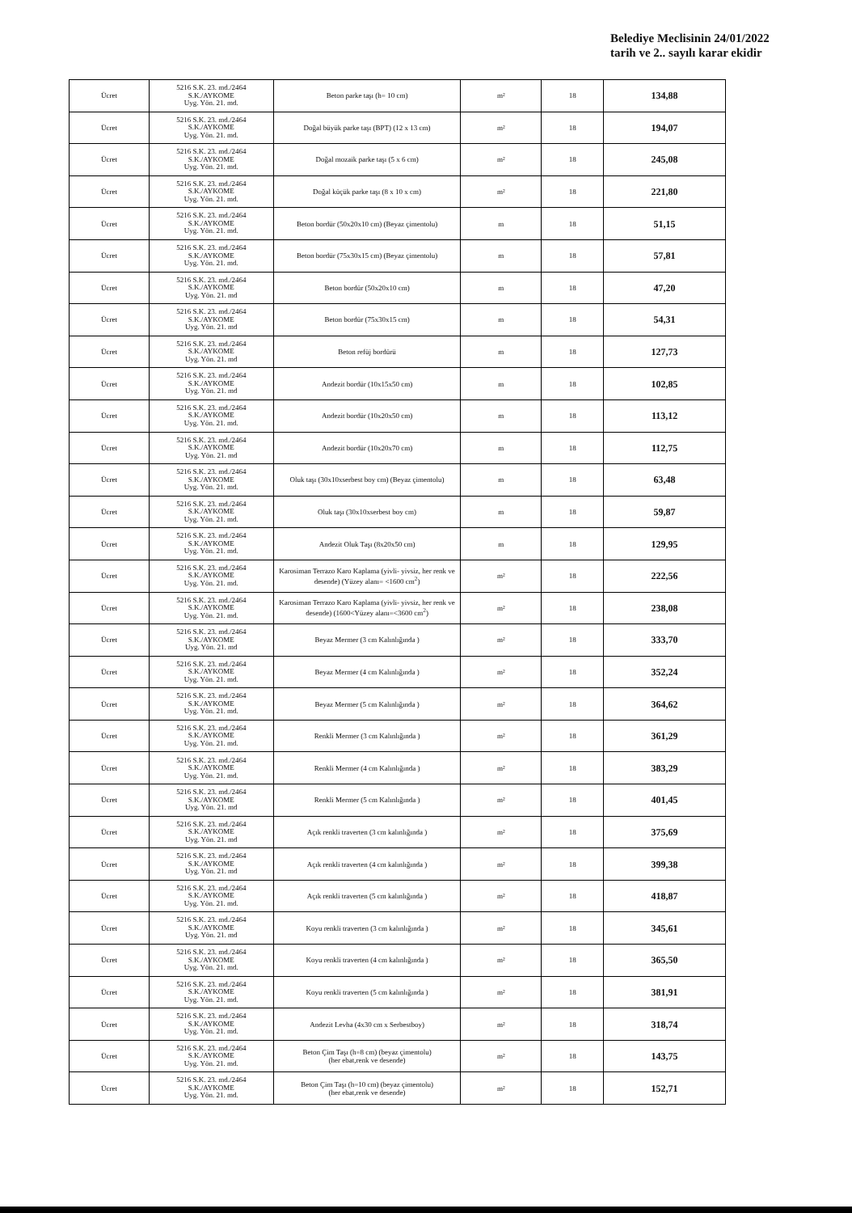Belediye Meclisinin 24/01/2022
tarih ve 2.. sayılı karar ekidir
| Ücret | 5216 S.K. 23. md./2464 S.K./AYKOME Uyg. Yön. 21. md. | Beton parke taşı (h= 10 cm) | m² | 18 | 134,88 |
| Ücret | 5216 S.K. 23. md./2464 S.K./AYKOME Uyg. Yön. 21. md. | Doğal büyük parke taşı (BPT) (12 x 13 cm) | m² | 18 | 194,07 |
| Ücret | 5216 S.K. 23. md./2464 S.K./AYKOME Uyg. Yön. 21. md. | Doğal mozaik parke taşı (5 x 6 cm) | m² | 18 | 245,08 |
| Ücret | 5216 S.K. 23. md./2464 S.K./AYKOME Uyg. Yön. 21. md. | Doğal küçük parke taşı (8 x 10 x cm) | m² | 18 | 221,80 |
| Ücret | 5216 S.K. 23. md./2464 S.K./AYKOME Uyg. Yön. 21. md. | Beton bordür (50x20x10 cm) (Beyaz çimentolu) | m | 18 | 51,15 |
| Ücret | 5216 S.K. 23. md./2464 S.K./AYKOME Uyg. Yön. 21. md. | Beton bordür (75x30x15 cm) (Beyaz çimentolu) | m | 18 | 57,81 |
| Ücret | 5216 S.K. 23. md./2464 S.K./AYKOME Uyg. Yön. 21. md | Beton bordür (50x20x10 cm) | m | 18 | 47,20 |
| Ücret | 5216 S.K. 23. md./2464 S.K./AYKOME Uyg. Yön. 21. md | Beton bordür (75x30x15 cm) | m | 18 | 54,31 |
| Ücret | 5216 S.K. 23. md./2464 S.K./AYKOME Uyg. Yön. 21. md | Beton refüj bordürü | m | 18 | 127,73 |
| Ücret | 5216 S.K. 23. md./2464 S.K./AYKOME Uyg. Yön. 21. md | Andezit bordür (10x15x50 cm) | m | 18 | 102,85 |
| Ücret | 5216 S.K. 23. md./2464 S.K./AYKOME Uyg. Yön. 21. md. | Andezit bordür (10x20x50 cm) | m | 18 | 113,12 |
| Ücret | 5216 S.K. 23. md./2464 S.K./AYKOME Uyg. Yön. 21. md | Andezit bordür (10x20x70 cm) | m | 18 | 112,75 |
| Ücret | 5216 S.K. 23. md./2464 S.K./AYKOME Uyg. Yön. 21. md. | Oluk taşı (30x10xserbest boy cm) (Beyaz çimentolu) | m | 18 | 63,48 |
| Ücret | 5216 S.K. 23. md./2464 S.K./AYKOME Uyg. Yön. 21. md. | Oluk taşı (30x10xserbest boy cm) | m | 18 | 59,87 |
| Ücret | 5216 S.K. 23. md./2464 S.K./AYKOME Uyg. Yön. 21. md. | Andezit Oluk Taşı (8x20x50 cm) | m | 18 | 129,95 |
| Ücret | 5216 S.K. 23. md./2464 S.K./AYKOME Uyg. Yön. 21. md. | Karosiman Terrazo Karo Kaplama (yivli- yivsiz, her renk ve desende) (Yüzey alanı= <1600 cm<sup>2</sup>) | m² | 18 | 222,56 |
| Ücret | 5216 S.K. 23. md./2464 S.K./AYKOME Uyg. Yön. 21. md. | Karosiman Terrazo Karo Kaplama (yivli- yivsiz, her renk ve desende) (1600<Yüzey alanı=<3600 cm<sup>2</sup>) | m² | 18 | 238,08 |
| Ücret | 5216 S.K. 23. md./2464 S.K./AYKOME Uyg. Yön. 21. md | Beyaz Mermer (3 cm Kalınlığında ) | m² | 18 | 333,70 |
| Ücret | 5216 S.K. 23. md./2464 S.K./AYKOME Uyg. Yön. 21. md. | Beyaz Mermer (4 cm Kalınlığında ) | m² | 18 | 352,24 |
| Ücret | 5216 S.K. 23. md./2464 S.K./AYKOME Uyg. Yön. 21. md. | Beyaz Mermer (5 cm Kalınlığında ) | m² | 18 | 364,62 |
| Ücret | 5216 S.K. 23. md./2464 S.K./AYKOME Uyg. Yön. 21. md. | Renkli Mermer (3 cm Kalınlığında ) | m² | 18 | 361,29 |
| Ücret | 5216 S.K. 23. md./2464 S.K./AYKOME Uyg. Yön. 21. md. | Renkli Mermer (4 cm Kalınlığında ) | m² | 18 | 383,29 |
| Ücret | 5216 S.K. 23. md./2464 S.K./AYKOME Uyg. Yön. 21. md | Renkli Mermer (5 cm Kalınlığında ) | m² | 18 | 401,45 |
| Ücret | 5216 S.K. 23. md./2464 S.K./AYKOME Uyg. Yön. 21. md | Açık renkli traverten (3 cm kalınlığında ) | m² | 18 | 375,69 |
| Ücret | 5216 S.K. 23. md./2464 S.K./AYKOME Uyg. Yön. 21. md | Açık renkli traverten (4 cm kalınlığında ) | m² | 18 | 399,38 |
| Ücret | 5216 S.K. 23. md./2464 S.K./AYKOME Uyg. Yön. 21. md. | Açık renkli traverten (5 cm kalınlığında ) | m² | 18 | 418,87 |
| Ücret | 5216 S.K. 23. md./2464 S.K./AYKOME Uyg. Yön. 21. md | Koyu renkli traverten (3 cm kalınlığında ) | m² | 18 | 345,61 |
| Ücret | 5216 S.K. 23. md./2464 S.K./AYKOME Uyg. Yön. 21. md. | Koyu renkli traverten (4 cm kalınlığında ) | m² | 18 | 365,50 |
| Ücret | 5216 S.K. 23. md./2464 S.K./AYKOME Uyg. Yön. 21. md. | Koyu renkli traverten (5 cm kalınlığında ) | m² | 18 | 381,91 |
| Ücret | 5216 S.K. 23. md./2464 S.K./AYKOME Uyg. Yön. 21. md. | Andezit Levha (4x30 cm x Serbestboy) | m² | 18 | 318,74 |
| Ücret | 5216 S.K. 23. md./2464 S.K./AYKOME Uyg. Yön. 21. md. | Beton Çim Taşı (h=8 cm) (beyaz çimentolu) (her ebat,renk ve desende) | m² | 18 | 143,75 |
| Ücret | 5216 S.K. 23. md./2464 S.K./AYKOME Uyg. Yön. 21. md. | Beton Çim Taşı (h=10 cm) (beyaz çimentolu) (her ebat,renk ve desende) | m² | 18 | 152,71 |